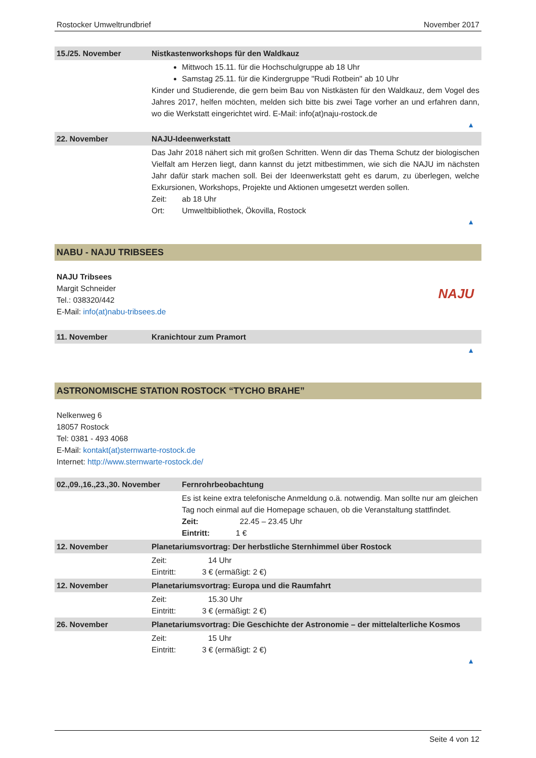Rostocker Umweltrundbrief November 2017
| 15./25. November | Nistkastenworkshops für den Waldkauz |
| --- | --- |
| | Mittwoch 15.11. für die Hochschulgruppe ab 18 Uhr Samstag 25.11. für die Kindergruppe "Rudi Rotbein" ab 10 Uhr Kinder und Studierende, die gern beim Bau von Nistkästen für den Waldkauz, dem Vogel des Jahres 2017, helfen möchten, melden sich bitte bis zwei Tage vorher an und erfahren dann, wo die Werkstatt eingerichtet wird. E-Mail: info(at)naju-rostock.de ▲ |
| 22. November | NAJU-Ideenwerkstatt |
| | Das Jahr 2018 nähert sich mit großen Schritten. Wenn dir das Thema Schutz der biologischen Vielfalt am Herzen liegt, dann kannst du jetzt mitbestimmen, wie sich die NAJU im nächsten Jahr dafür stark machen soll. Bei der Ideenwerkstatt geht es darum, zu überlegen, welche Exkursionen, Workshops, Projekte und Aktionen umgesetzt werden sollen. Zeit: ab 18 Uhr Ort: Umweltbibliothek, Ökovilla, Rostock ▲ |
NABU - NAJU TRIBSEES
NAJU Tribsees
Margit Schneider
Tel.: 038320/442
E-Mail: info(at)nabu-tribsees.de
NAJU
| 11. November | Kranichtour zum Pramort |
| --- | --- |
| | ▲ |
ASTRONOMISCHE STATION ROSTOCK “TYCHO BRAHE”
Nelkenweg 6
18057 Rostock
Tel: 0381 - 493 4068
E-Mail: kontakt(at)sternwarte-rostock.de
Internet: http://www.sternwarte-rostock.de/
| 02.,09.,16.,23.,30. November | Fernrohrbeobachtung |
| --- | --- |
| | Es ist keine extra telefonische Anmeldung o.ä. notwendig. Man sollte nur am gleichen Tag noch einmal auf die Homepage schauen, ob die Veranstaltung stattfindet. Zeit: 22.45 – 23.45 Uhr Eintritt: 1 € |
| 12. November | Planetariumsvortrag: Der herbstliche Sternhimmel über Rostock |
| --- | --- |
| | Zeit: 14 Uhr Eintritt: 3 € (ermäßigt: 2 €) |
| 12. November | Planetariumsvortrag: Europa und die Raumfahrt |
| | Zeit: 15.30 Uhr Eintritt: 3 € (ermäßigt: 2 €) |
| 26. November | Planetariumsvortrag: Die Geschichte der Astronomie – der mittelalterliche Kosmos |
| | Zeit: 15 Uhr Eintritt: 3 € (ermäßigt: 2 €) ▲ |
Seite 4 von 12